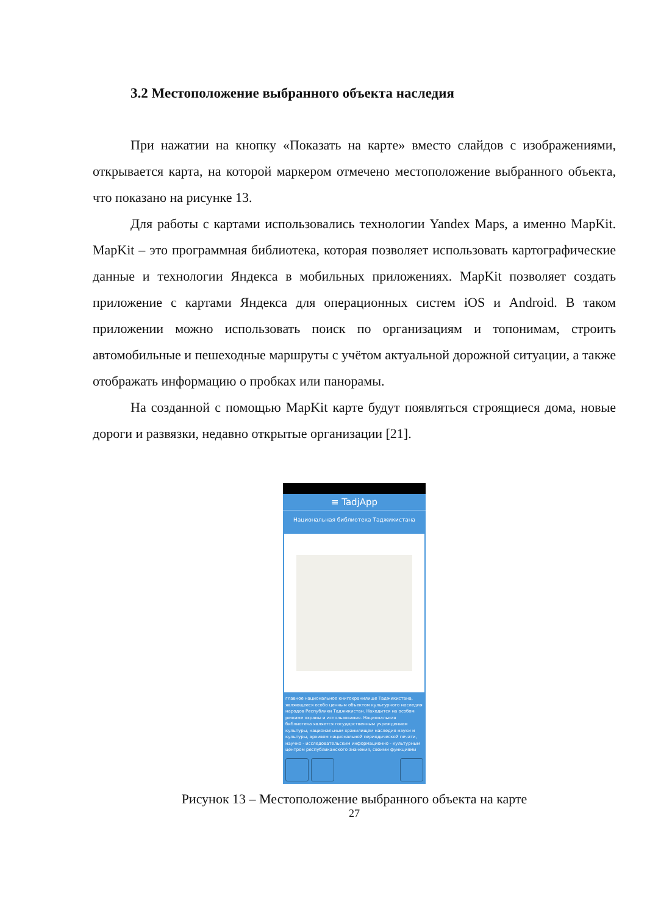3.2 Местоположение выбранного объекта наследия
При нажатии на кнопку «Показать на карте» вместо слайдов с изображениями, открывается карта, на которой маркером отмечено местоположение выбранного объекта, что показано на рисунке 13.
Для работы с картами использовались технологии Yandex Maps, а именно MapKit. MapKit – это программная библиотека, которая позволяет использовать картографические данные и технологии Яндекса в мобильных приложениях. MapKit позволяет создать приложение с картами Яндекса для операционных систем iOS и Android. В таком приложении можно использовать поиск по организациям и топонимам, строить автомобильные и пешеходные маршруты с учётом актуальной дорожной ситуации, а также отображать информацию о пробках или панорамы.
На созданной с помощью MapKit карте будут появляться строящиеся дома, новые дороги и развязки, недавно открытые организации [21].
≡ TadjApp
Национальная библиотека Таджикистана
главное национальное книгохранилище Таджикистана, являющееся особо ценным объектом культурного наследия народов Республики Таджикистан. Находится на особом режиме охраны и использования. Национальная библиотека является государственным учреждением культуры, национальным хранилищем наследия науки и культуры, архивом национальной периодической печати, научно - исследовательским информационно - культурным центром республиканского значения, своими функциями
Рисунок 13 – Местоположение выбранного объекта на карте
27